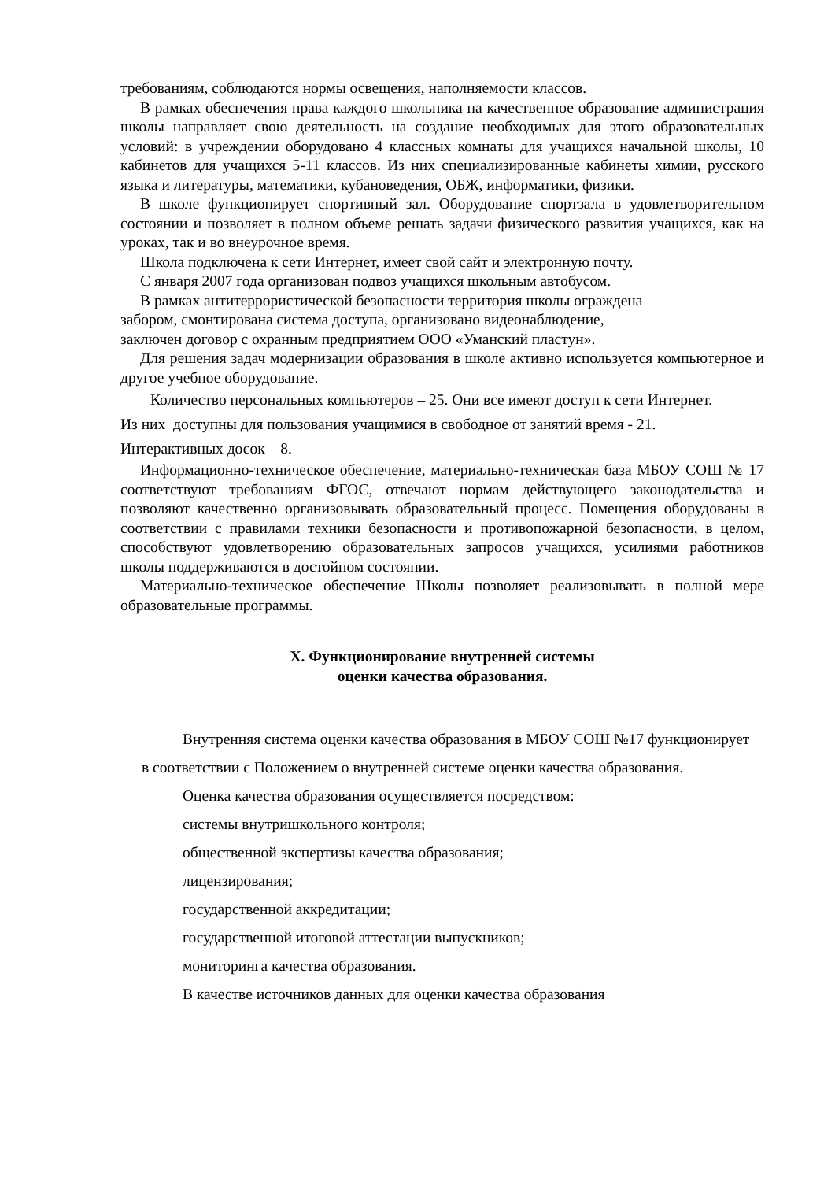требованиям, соблюдаются нормы освещения, наполняемости классов.
В рамках обеспечения права каждого школьника на качественное образование администрация школы направляет свою деятельность на создание необходимых для этого образовательных условий: в учреждении оборудовано 4 классных комнаты для учащихся начальной школы, 10 кабинетов для учащихся 5-11 классов. Из них специализированные кабинеты химии, русского языка и литературы, математики, кубановедения, ОБЖ, информатики, физики.
В школе функционирует спортивный зал. Оборудование спортзала в удовлетворительном состоянии и позволяет в полном объеме решать задачи физического развития учащихся, как на уроках, так и во внеурочное время.
Школа подключена к сети Интернет, имеет свой сайт и электронную почту.
С января 2007 года организован подвоз учащихся школьным автобусом.
В рамках антитеррористической безопасности территория школы ограждена
забором, смонтирована система доступа, организовано видеонаблюдение,
заключен договор с охранным предприятием ООО «Уманский пластун».
Для решения задач модернизации образования в школе активно используется компьютерное и другое учебное оборудование.
Количество персональных компьютеров – 25. Они все имеют доступ к сети Интернет.
Из них доступны для пользования учащимися в свободное от занятий время - 21.
Интерактивных досок – 8.
Информационно-техническое обеспечение, материально-техническая база МБОУ СОШ № 17 соответствуют требованиям ФГОС, отвечают нормам действующего законодательства и позволяют качественно организовывать образовательный процесс. Помещения оборудованы в соответствии с правилами техники безопасности и противопожарной безопасности, в целом, способствуют удовлетворению образовательных запросов учащихся, усилиями работников школы поддерживаются в достойном состоянии.
Материально-техническое обеспечение Школы позволяет реализовывать в полной мере образовательные программы.
X. Функционирование внутренней системы
оценки качества образования.
Внутренняя система оценки качества образования в МБОУ СОШ №17 функционирует в соответствии с Положением о внутренней системе оценки качества образования.
Оценка качества образования осуществляется посредством:
системы внутришкольного контроля;
общественной экспертизы качества образования;
лицензирования;
государственной аккредитации;
государственной итоговой аттестации выпускников;
мониторинга качества образования.
В качестве источников данных для оценки качества образования